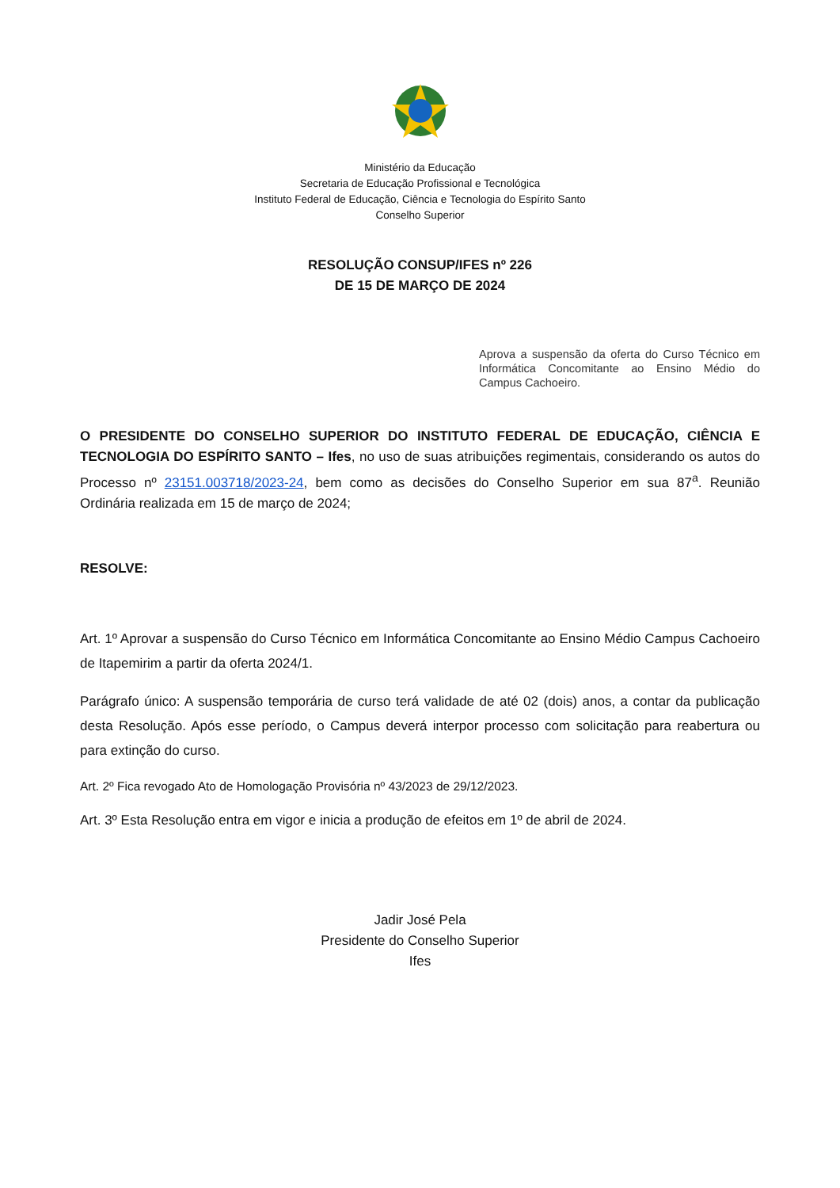Ministério da Educação
Secretaria de Educação Profissional e Tecnológica
Instituto Federal de Educação, Ciência e Tecnologia do Espírito Santo
Conselho Superior
RESOLUÇÃO CONSUP/IFES nº 226
DE 15 DE MARÇO DE 2024
Aprova a suspensão da oferta do Curso Técnico em Informática Concomitante ao Ensino Médio do Campus Cachoeiro.
O PRESIDENTE DO CONSELHO SUPERIOR DO INSTITUTO FEDERAL DE EDUCAÇÃO, CIÊNCIA E TECNOLOGIA DO ESPÍRITO SANTO – Ifes, no uso de suas atribuições regimentais, considerando os autos do Processo nº 23151.003718/2023-24, bem como as decisões do Conselho Superior em sua 87<sup>a</sup>. Reunião Ordinária realizada em 15 de março de 2024;
RESOLVE:
Art. 1º Aprovar a suspensão do Curso Técnico em Informática Concomitante ao Ensino Médio Campus Cachoeiro de Itapemirim a partir da oferta 2024/1.
Parágrafo único: A suspensão temporária de curso terá validade de até 02 (dois) anos, a contar da publicação desta Resolução. Após esse período, o Campus deverá interpor processo com solicitação para reabertura ou para extinção do curso.
Art. 2º Fica revogado Ato de Homologação Provisória nº 43/2023 de 29/12/2023.
Art. 3º Esta Resolução entra em vigor e inicia a produção de efeitos em 1º de abril de 2024.
Jadir José Pela
Presidente do Conselho Superior
Ifes